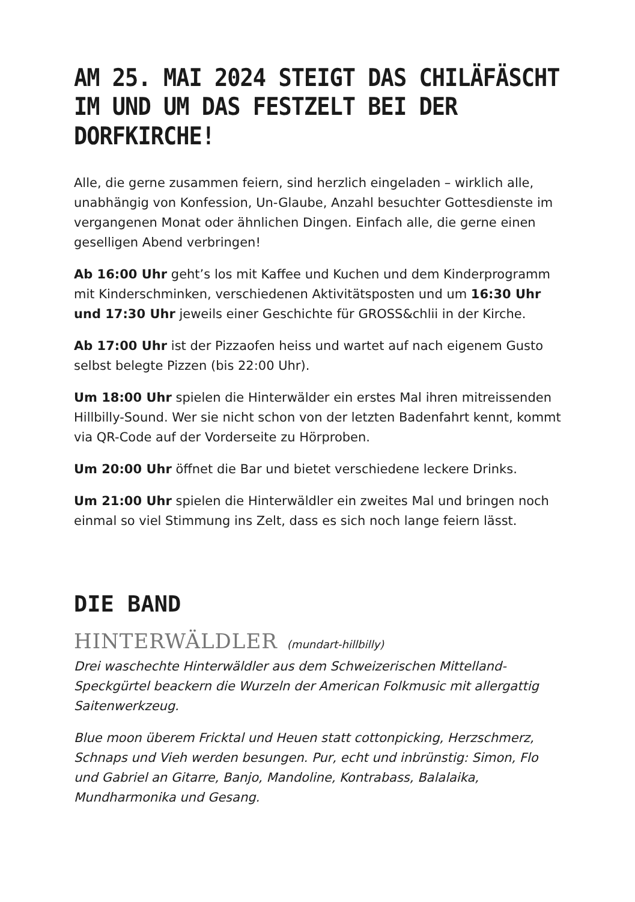AM 25. MAI 2024 STEIGT DAS CHILÄFÄSCHT
IM UND UM DAS FESTZELT BEI DER DORFKIRCHE!
Alle, die gerne zusammen feiern, sind herzlich eingeladen – wirklich alle, unabhängig von Konfession, Un-Glaube, Anzahl besuchter Gottesdienste im vergangenen Monat oder ähnlichen Dingen. Einfach alle, die gerne einen geselligen Abend verbringen!
Ab 16:00 Uhr geht’s los mit Kaffee und Kuchen und dem Kinderprogramm mit Kinderschminken, verschiedenen Aktivitätsposten und um 16:30 Uhr und 17:30 Uhr jeweils einer Geschichte für GROSS&chlii in der Kirche.
Ab 17:00 Uhr ist der Pizzaofen heiss und wartet auf nach eigenem Gusto selbst belegte Pizzen (bis 22:00 Uhr).
Um 18:00 Uhr spielen die Hinterwälder ein erstes Mal ihren mitreissenden Hillbilly-Sound. Wer sie nicht schon von der letzten Badenfahrt kennt, kommt via QR-Code auf der Vorderseite zu Hörproben.
Um 20:00 Uhr öffnet die Bar und bietet verschiedene leckere Drinks.
Um 21:00 Uhr spielen die Hinterwäldler ein zweites Mal und bringen noch einmal so viel Stimmung ins Zelt, dass es sich noch lange feiern lässt.
DIE BAND
HINTERWÄLDLER (mundart-hillbilly)
Drei waschechte Hinterwäldler aus dem Schweizerischen Mittelland-Speckgürtel beackern die Wurzeln der American Folkmusic mit allergattig Saitenwerkzeug.
Blue moon überem Fricktal und Heuen statt cottonpicking, Herzschmerz, Schnaps und Vieh werden besungen. Pur, echt und inbrünstig: Simon, Flo und Gabriel an Gitarre, Banjo, Mandoline, Kontrabass, Balalaika, Mundharmonika und Gesang.